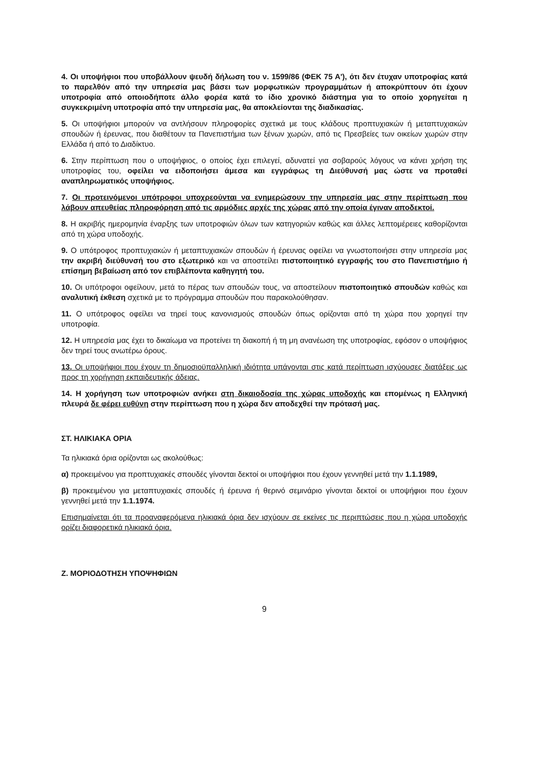4. Οι υποψήφιοι που υποβάλλουν ψευδή δήλωση του ν. 1599/86 (ΦΕΚ 75 Α'), ότι δεν έτυχαν υποτροφίας κατά το παρελθόν από την υπηρεσία μας βάσει των μορφωτικών προγραμμάτων ή αποκρύπτουν ότι έχουν υποτροφία από οποιοδήποτε άλλο φορέα κατά το ίδιο χρονικό διάστημα για το οποίο χορηγείται η συγκεκριμένη υποτροφία από την υπηρεσία μας, θα αποκλείονται της διαδικασίας.
5. Οι υποψήφιοι μπορούν να αντλήσουν πληροφορίες σχετικά με τους κλάδους προπτυχιακών ή μεταπτυχιακών σπουδών ή έρευνας, που διαθέτουν τα Πανεπιστήμια των ξένων χωρών, από τις Πρεσβείες των οικείων χωρών στην Ελλάδα ή από το Διαδίκτυο.
6. Στην περίπτωση που ο υποψήφιος, ο οποίος έχει επιλεγεί, αδυνατεί για σοβαρούς λόγους να κάνει χρήση της υποτροφίας του, οφείλει να ειδοποιήσει άμεσα και εγγράφως τη Διεύθυνσή μας ώστε να προταθεί αναπληρωματικός υποψήφιος.
7. Οι προτεινόμενοι υπότροφοι υποχρεούνται να ενημερώσουν την υπηρεσία μας στην περίπτωση που λάβουν απευθείας πληροφόρηση από τις αρμόδιες αρχές της χώρας από την οποία έγιναν αποδεκτοί.
8. Η ακριβής ημερομηνία έναρξης των υποτροφιών όλων των κατηγοριών καθώς και άλλες λεπτομέρειες καθορίζονται από τη χώρα υποδοχής.
9. Ο υπότροφος προπτυχιακών ή μεταπτυχιακών σπουδών ή έρευνας οφείλει να γνωστοποιήσει στην υπηρεσία μας την ακριβή διεύθυνσή του στο εξωτερικό και να αποστείλει πιστοποιητικό εγγραφής του στο Πανεπιστήμιο ή επίσημη βεβαίωση από τον επιβλέποντα καθηγητή του.
10. Οι υπότροφοι οφείλουν, μετά το πέρας των σπουδών τους, να αποστείλουν πιστοποιητικό σπουδών καθώς και αναλυτική έκθεση σχετικά με το πρόγραμμα σπουδών που παρακολούθησαν.
11. Ο υπότροφος οφείλει να τηρεί τους κανονισμούς σπουδών όπως ορίζονται από τη χώρα που χορηγεί την υποτροφία.
12. Η υπηρεσία μας έχει το δικαίωμα να προτείνει τη διακοπή ή τη μη ανανέωση της υποτροφίας, εφόσον ο υποψήφιος δεν τηρεί τους ανωτέρω όρους.
13. Οι υποψήφιοι που έχουν τη δημοσιοϋπαλληλική ιδιότητα υπάγονται στις κατά περίπτωση ισχύουσες διατάξεις ως προς τη χορήγηση εκπαιδευτικής άδειας.
14. Η χορήγηση των υποτροφιών ανήκει στη δικαιοδοσία της χώρας υποδοχής και επομένως η Ελληνική πλευρά δε φέρει ευθύνη στην περίπτωση που η χώρα δεν αποδεχθεί την πρότασή μας.
ΣΤ. ΗΛΙΚΙΑΚΑ ΟΡΙΑ
Τα ηλικιακά όρια ορίζονται ως ακολούθως:
α) προκειμένου για προπτυχιακές σπουδές γίνονται δεκτοί οι υποψήφιοι που έχουν γεννηθεί μετά την 1.1.1989,
β) προκειμένου για μεταπτυχιακές σπουδές ή έρευνα ή θερινό σεμινάριο γίνονται δεκτοί οι υποψήφιοι που έχουν γεννηθεί μετά την 1.1.1974.
Επισημαίνεται ότι τα προαναφερόμενα ηλικιακά όρια δεν ισχύουν σε εκείνες τις περιπτώσεις που η χώρα υποδοχής ορίζει διαφορετικά ηλικιακά όρια.
Ζ. ΜΟΡΙΟΔΟΤΗΣΗ ΥΠΟΨΗΦΙΩΝ
9